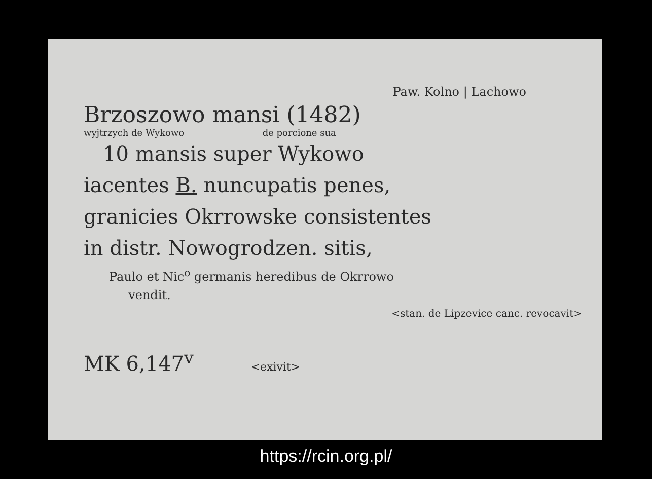Paw. Kolno | Lachowo
Brzoszowo mansi (1482)
wyjtrzych de Wykowo de porcione sua
10 mansis super Wykowo
iacentes B. nuncupatis penes,
granicies Okrrowske consistentes
in distr. Nowogrodzen. sitis,
Paulo et Nic<sup>o</sup> germanis heredibus de Okrrowo
vendit.
<stan. de Lipzevice canc. revocavit>
MK 6,147<sup>v</sup> <exivit>
https://rcin.org.pl/